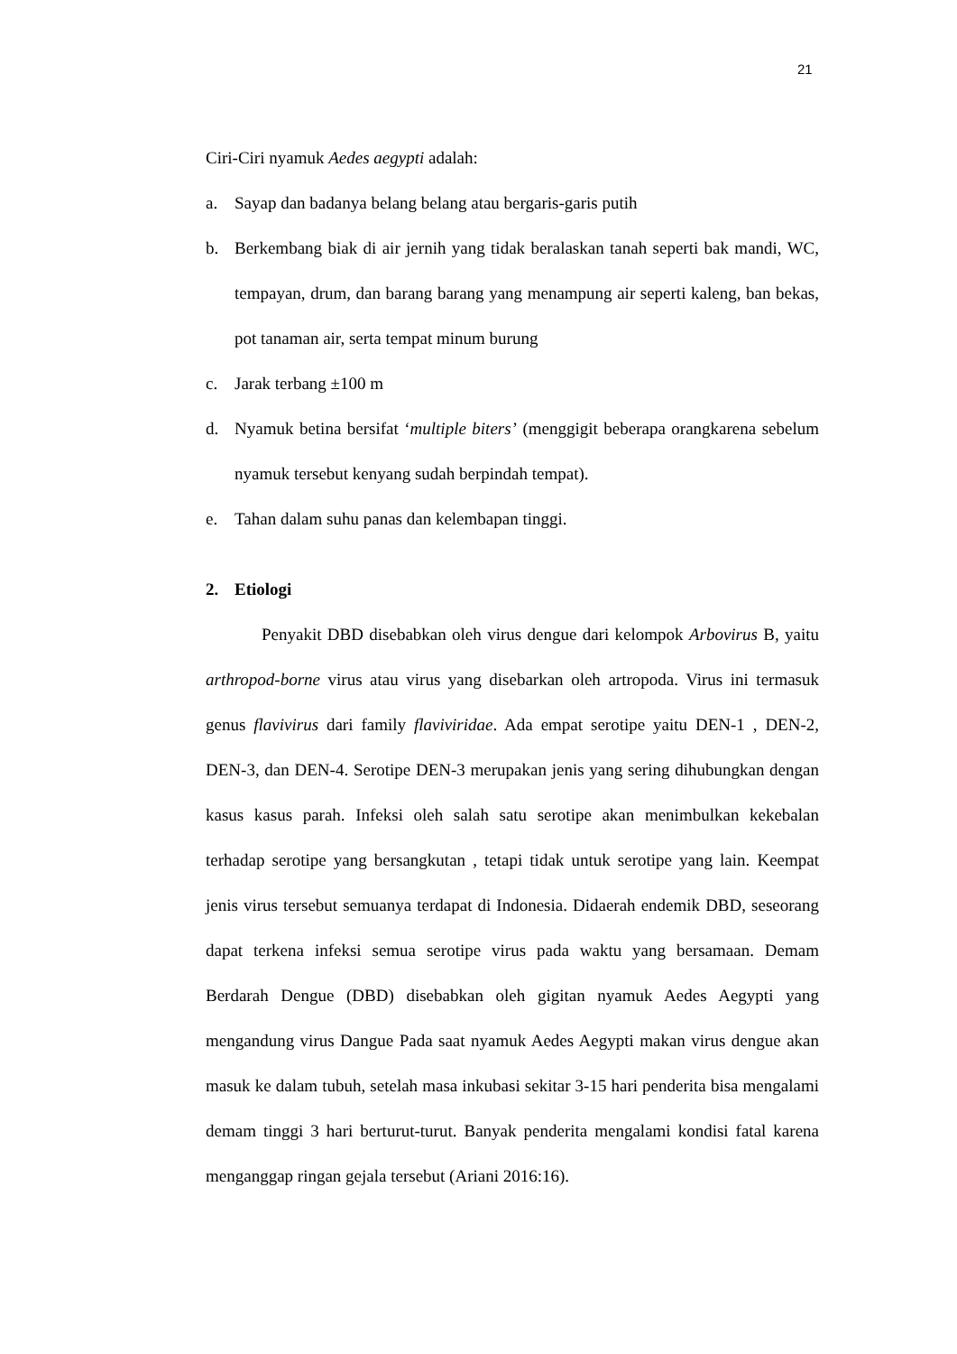21
Ciri-Ciri nyamuk Aedes aegypti adalah:
a. Sayap dan badanya belang belang atau bergaris-garis putih
b. Berkembang biak di air jernih yang tidak beralaskan tanah seperti bak mandi, WC, tempayan, drum, dan barang barang yang menampung air seperti kaleng, ban bekas, pot tanaman air, serta tempat minum burung
c. Jarak terbang ±100 m
d. Nyamuk betina bersifat ‘multiple biters’ (menggigit beberapa orangkarena sebelum nyamuk tersebut kenyang sudah berpindah tempat).
e. Tahan dalam suhu panas dan kelembapan tinggi.
2. Etiologi
Penyakit DBD disebabkan oleh virus dengue dari kelompok Arbovirus B, yaitu arthropod-borne virus atau virus yang disebarkan oleh artropoda. Virus ini termasuk genus flavivirus dari family flaviviridae. Ada empat serotipe yaitu DEN-1 , DEN-2, DEN-3, dan DEN-4. Serotipe DEN-3 merupakan jenis yang sering dihubungkan dengan kasus kasus parah. Infeksi oleh salah satu serotipe akan menimbulkan kekebalan terhadap serotipe yang bersangkutan , tetapi tidak untuk serotipe yang lain. Keempat jenis virus tersebut semuanya terdapat di Indonesia. Didaerah endemik DBD, seseorang dapat terkena infeksi semua serotipe virus pada waktu yang bersamaan. Demam Berdarah Dengue (DBD) disebabkan oleh gigitan nyamuk Aedes Aegypti yang mengandung virus Dangue Pada saat nyamuk Aedes Aegypti makan virus dengue akan masuk ke dalam tubuh, setelah masa inkubasi sekitar 3-15 hari penderita bisa mengalami demam tinggi 3 hari berturut-turut. Banyak penderita mengalami kondisi fatal karena menganggap ringan gejala tersebut (Ariani 2016:16).